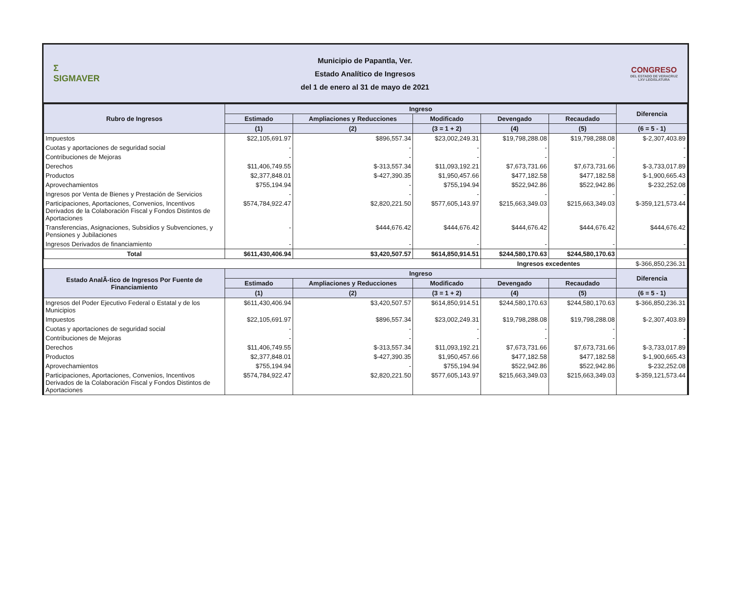Σ
SIGMAVER
Municipio de Papantla, Ver.
Estado Analítico de Ingresos
del 1 de enero al 31 de mayo de 2021
CONGRESO
DEL ESTADO DE VERACRUZ
LXV LEGISLATURA
| Rubro de Ingresos | Ingreso | | | | | Diferencia |
| --- | --- | --- | --- | --- | --- | --- |
| | Estimado | Ampliaciones y Reducciones | Modificado | Devengado | Recaudado | |
| | (1) | (2) | (3 = 1 + 2) | (4) | (5) | (6 = 5 - 1) |
| Impuestos | $22,105,691.97 | $896,557.34 | $23,002,249.31 | $19,798,288.08 | $19,798,288.08 | $-2,307,403.89 |
| Cuotas y aportaciones de seguridad social | - | - | - | - | - | - |
| Contribuciones de Mejoras | - | - | - | - | - | - |
| Derechos | $11,406,749.55 | $-313,557.34 | $11,093,192.21 | $7,673,731.66 | $7,673,731.66 | $-3,733,017.89 |
| Productos | $2,377,848.01 | $-427,390.35 | $1,950,457.66 | $477,182.58 | $477,182.58 | $-1,900,665.43 |
| Aprovechamientos | $755,194.94 | - | $755,194.94 | $522,942.86 | $522,942.86 | $-232,252.08 |
| Ingresos por Venta de Bienes y Prestación de Servicios | - | - | - | - | - | - |
| Participaciones, Aportaciones, Convenios, Incentivos Derivados de la Colaboración Fiscal y Fondos Distintos de Aportaciones | $574,784,922.47 | $2,820,221.50 | $577,605,143.97 | $215,663,349.03 | $215,663,349.03 | $-359,121,573.44 |
| Transferencias, Asignaciones, Subsidios y Subvenciones, y Pensiones y Jubilaciones | - | $444,676.42 | $444,676.42 | $444,676.42 | $444,676.42 | $444,676.42 |
| Ingresos Derivados de financiamiento | - | - | - | - | - | - |
| Total | $611,430,406.94 | $3,420,507.57 | $614,850,914.51 | $244,580,170.63 | $244,580,170.63 | |
| | | | | Ingresos excedentes | | $-366,850,236.31 |
| Estado AnalÃ-tico de Ingresos Por Fuente de Financiamiento | Ingreso | | | | | Diferencia |
| | Estimado | Ampliaciones y Reducciones | Modificado | Devengado | Recaudado | |
| | (1) | (2) | (3 = 1 + 2) | (4) | (5) | (6 = 5 - 1) |
| Ingresos del Poder Ejecutivo Federal o Estatal y de los Municipios | $611,430,406.94 | $3,420,507.57 | $614,850,914.51 | $244,580,170.63 | $244,580,170.63 | $-366,850,236.31 |
| Impuestos | $22,105,691.97 | $896,557.34 | $23,002,249.31 | $19,798,288.08 | $19,798,288.08 | $-2,307,403.89 |
| Cuotas y aportaciones de seguridad social | - | - | - | - | - | - |
| Contribuciones de Mejoras | - | - | - | - | - | - |
| Derechos | $11,406,749.55 | $-313,557.34 | $11,093,192.21 | $7,673,731.66 | $7,673,731.66 | $-3,733,017.89 |
| Productos | $2,377,848.01 | $-427,390.35 | $1,950,457.66 | $477,182.58 | $477,182.58 | $-1,900,665.43 |
| Aprovechamientos | $755,194.94 | - | $755,194.94 | $522,942.86 | $522,942.86 | $-232,252.08 |
| Participaciones, Aportaciones, Convenios, Incentivos Derivados de la Colaboración Fiscal y Fondos Distintos de Aportaciones | $574,784,922.47 | $2,820,221.50 | $577,605,143.97 | $215,663,349.03 | $215,663,349.03 | $-359,121,573.44 |